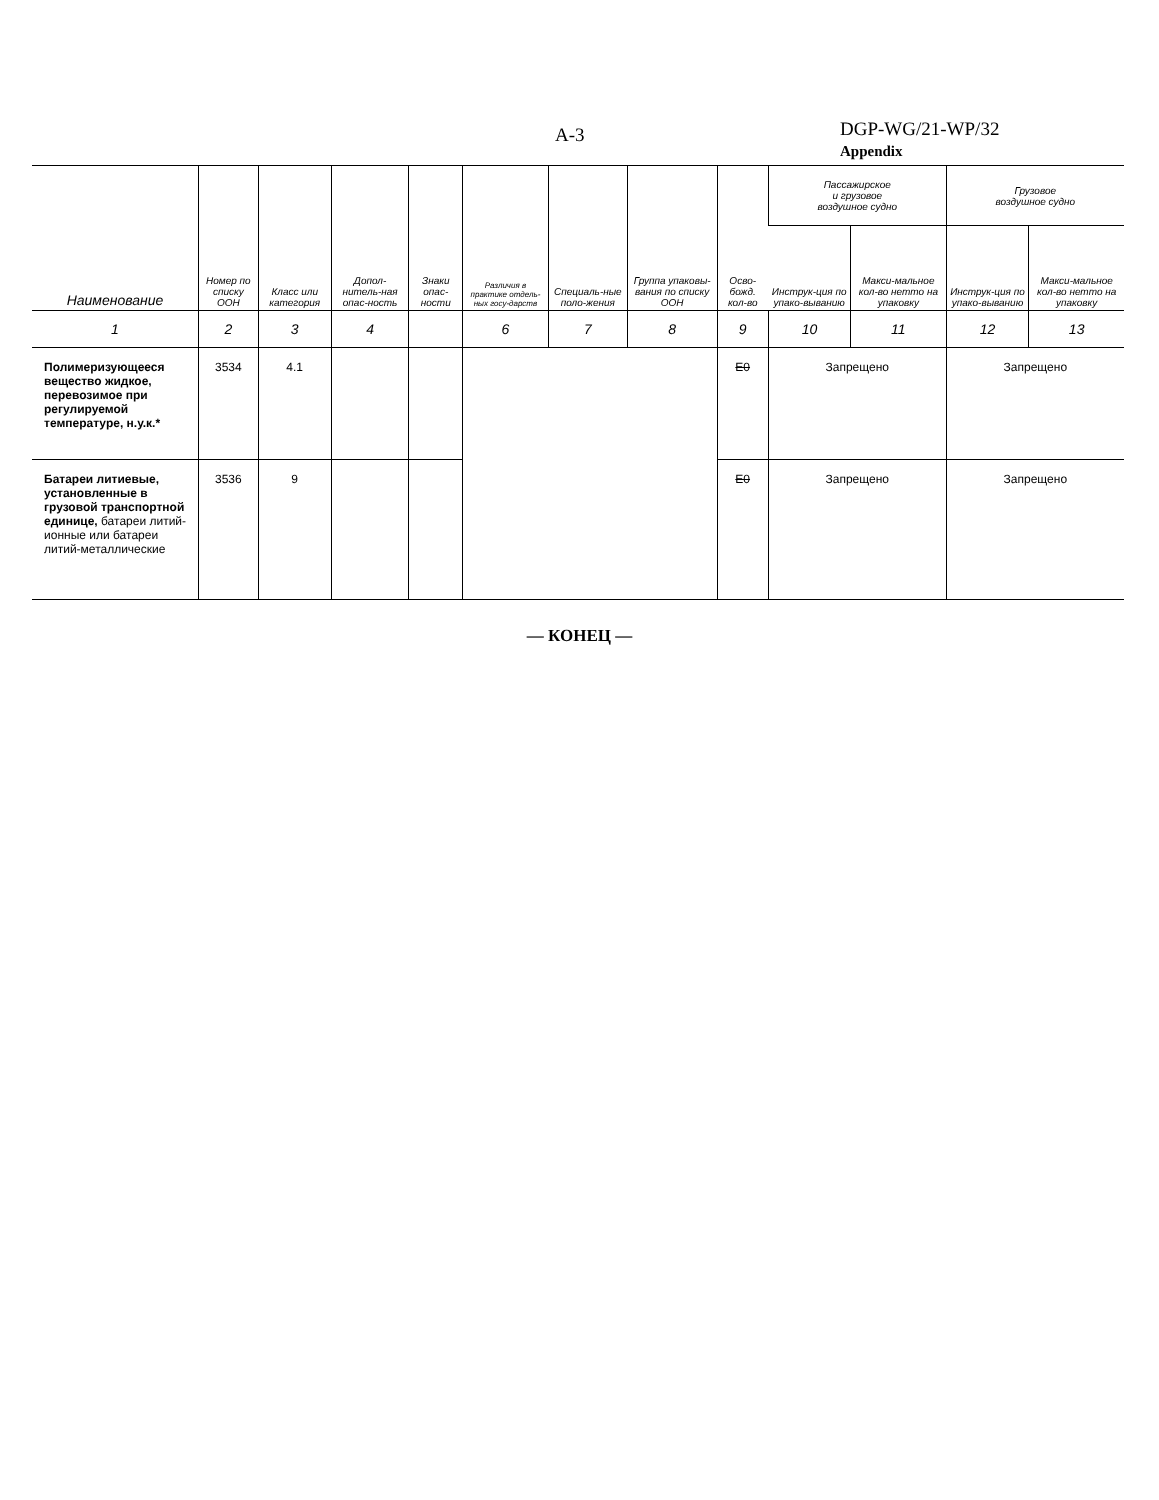A-3
DGP-WG/21-WP/32
Appendix
| Наименование | Номер по списку ООН | Класс или категория | Допол-нитель-ная опас-ность | Знаки опас-ности | Различия в практике отдель-ных госу-дарств | Специаль-ные поло-жения | Группа упаковы-вания по списку ООН | Осво-божд. кол-во | Пассажирское и грузовое воздушное судно | | Грузовое воздушное судно | |
| --- | --- | --- | --- | --- | --- | --- | --- | --- | --- | --- | --- | --- |
| | | | | | | | | | Инструк-ция по упако-выванию | Макси-мальное кол-во нетто на упаковку | Инструк-ция по упако-выванию | Макси-мальное кол-во нетто на упаковку |
| 1 | 2 | 3 | 4 | | 6 | 7 | 8 | 9 | 10 | 11 | 12 | 13 |
| Полимеризующееся вещество жидкое, перевозимое при регулируемой температуре, н.у.к.* | 3534 | 4.1 | | | | | | E0 | Запрещено | | Запрещено | |
| Батареи литиевые, установленные в грузовой транспортной единице, батареи литий-ионные или батареи литий-металлические | 3536 | 9 | | | | | | E0 | Запрещено | | Запрещено | |
— КОНЕЦ —